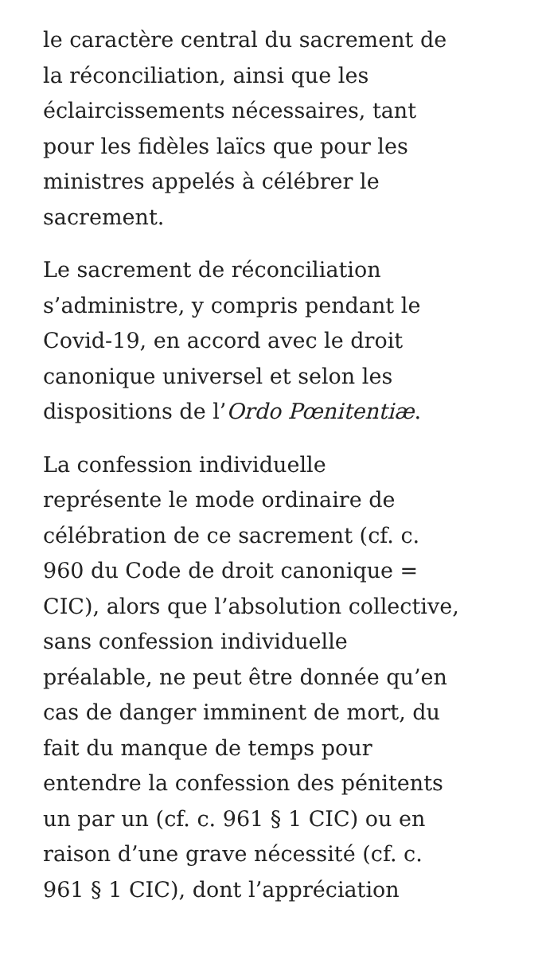le caractère central du sacrement de
la réconciliation, ainsi que les
éclaircissements nécessaires, tant
pour les fidèles laïcs que pour les
ministres appelés à célébrer le
sacrement.
Le sacrement de réconciliation
s’administre, y compris pendant le
Covid-19, en accord avec le droit
canonique universel et selon les
dispositions de l’Ordo Pœnitentiæ.
La confession individuelle
représente le mode ordinaire de
célébration de ce sacrement (cf. c.
960 du Code de droit canonique =
CIC), alors que l’absolution collective,
sans confession individuelle
préalable, ne peut être donnée qu’en
cas de danger imminent de mort, du
fait du manque de temps pour
entendre la confession des pénitents
un par un (cf. c. 961 § 1 CIC) ou en
raison d’une grave nécessité (cf. c.
961 § 1 CIC), dont l’appréciation